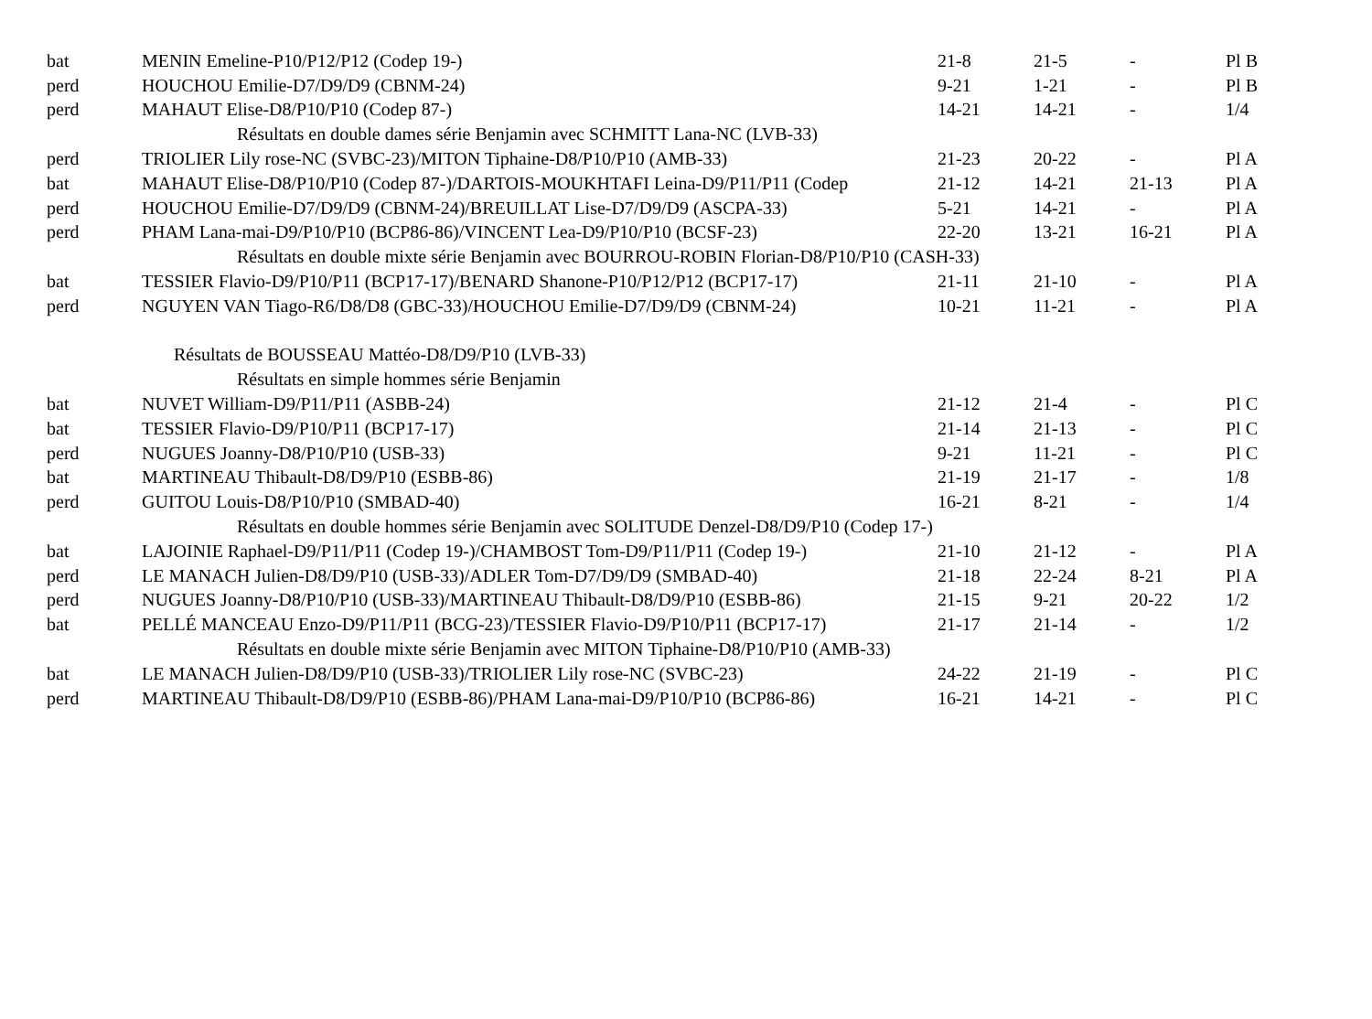| bat | MENIN Emeline-P10/P12/P12 (Codep 19-) | 21-8 | 21-5 | - | Pl B |
| perd | HOUCHOU Emilie-D7/D9/D9 (CBNM-24) | 9-21 | 1-21 | - | Pl B |
| perd | MAHAUT Elise-D8/P10/P10 (Codep 87-) | 14-21 | 14-21 | - | 1/4 |
| | Résultats en double dames série Benjamin avec SCHMITT Lana-NC (LVB-33) | | | | |
| perd | TRIOLIER Lily rose-NC (SVBC-23)/MITON Tiphaine-D8/P10/P10 (AMB-33) | 21-23 | 20-22 | - | Pl A |
| bat | MAHAUT Elise-D8/P10/P10 (Codep 87-)/DARTOIS-MOUKHTAFI Leina-D9/P11/P11 (Codep | 21-12 | 14-21 | 21-13 | Pl A |
| perd | HOUCHOU Emilie-D7/D9/D9 (CBNM-24)/BREUILLAT Lise-D7/D9/D9 (ASCPA-33) | 5-21 | 14-21 | - | Pl A |
| perd | PHAM Lana-mai-D9/P10/P10 (BCP86-86)/VINCENT Lea-D9/P10/P10 (BCSF-23) | 22-20 | 13-21 | 16-21 | Pl A |
| | Résultats en double mixte série Benjamin avec BOURROU-ROBIN Florian-D8/P10/P10 (CASH-33) | | | | |
| bat | TESSIER Flavio-D9/P10/P11 (BCP17-17)/BENARD Shanone-P10/P12/P12 (BCP17-17) | 21-11 | 21-10 | - | Pl A |
| perd | NGUYEN VAN Tiago-R6/D8/D8 (GBC-33)/HOUCHOU Emilie-D7/D9/D9 (CBNM-24) | 10-21 | 11-21 | - | Pl A |
| | Résultats de BOUSSEAU Mattéo-D8/D9/P10 (LVB-33) | | | | |
| | Résultats en simple hommes série Benjamin | | | | |
| bat | NUVET William-D9/P11/P11 (ASBB-24) | 21-12 | 21-4 | - | Pl C |
| bat | TESSIER Flavio-D9/P10/P11 (BCP17-17) | 21-14 | 21-13 | - | Pl C |
| perd | NUGUES Joanny-D8/P10/P10 (USB-33) | 9-21 | 11-21 | - | Pl C |
| bat | MARTINEAU Thibault-D8/D9/P10 (ESBB-86) | 21-19 | 21-17 | - | 1/8 |
| perd | GUITOU Louis-D8/P10/P10 (SMBAD-40) | 16-21 | 8-21 | - | 1/4 |
| | Résultats en double hommes série Benjamin avec SOLITUDE Denzel-D8/D9/P10 (Codep 17-) | | | | |
| bat | LAJOINIE Raphael-D9/P11/P11 (Codep 19-)/CHAMBOST Tom-D9/P11/P11 (Codep 19-) | 21-10 | 21-12 | - | Pl A |
| perd | LE MANACH Julien-D8/D9/P10 (USB-33)/ADLER Tom-D7/D9/D9 (SMBAD-40) | 21-18 | 22-24 | 8-21 | Pl A |
| perd | NUGUES Joanny-D8/P10/P10 (USB-33)/MARTINEAU Thibault-D8/D9/P10 (ESBB-86) | 21-15 | 9-21 | 20-22 | 1/2 |
| bat | PELLÉ MANCEAU Enzo-D9/P11/P11 (BCG-23)/TESSIER Flavio-D9/P10/P11 (BCP17-17) | 21-17 | 21-14 | - | 1/2 |
| | Résultats en double mixte série Benjamin avec MITON Tiphaine-D8/P10/P10 (AMB-33) | | | | |
| bat | LE MANACH Julien-D8/D9/P10 (USB-33)/TRIOLIER Lily rose-NC (SVBC-23) | 24-22 | 21-19 | - | Pl C |
| perd | MARTINEAU Thibault-D8/D9/P10 (ESBB-86)/PHAM Lana-mai-D9/P10/P10 (BCP86-86) | 16-21 | 14-21 | - | Pl C |